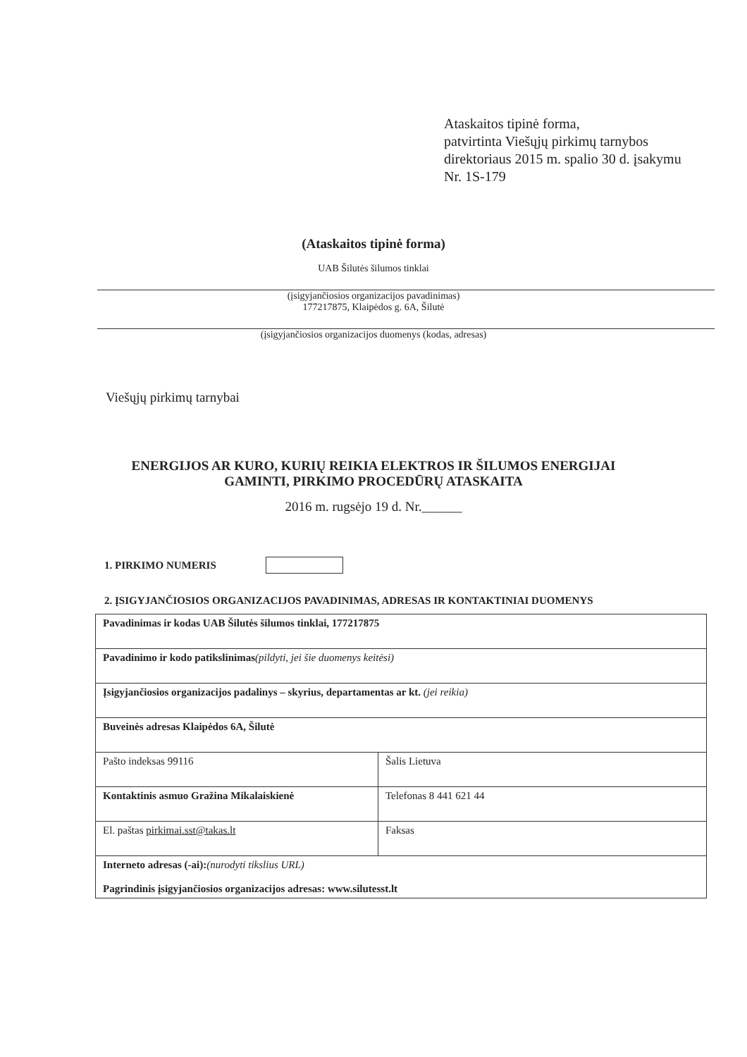Ataskaitos tipinė forma,
patvirtinta Viešųjų pirkimų tarnybos
direktoriaus 2015 m. spalio 30 d. įsakymu
Nr. 1S-179
(Ataskaitos tipinė forma)
UAB Šilutės šilumos tinklai
(įsigyjančiosios organizacijos pavadinimas)
177217875, Klaipėdos g. 6A, Šilutė
(įsigyjančiosios organizacijos duomenys (kodas, adresas)
Viešųjų pirkimų tarnybai
ENERGIJOS AR KURO, KURIŲ REIKIA ELEKTROS IR ŠILUMOS ENERGIJAI
GAMINTI, PIRKIMO PROCEDŪRŲ ATASKAITA
2016 m. rugsėjo 19 d. Nr.______
1. PIRKIMO NUMERIS
2. ĮSIGYJANČIOSIOS ORGANIZACIJOS PAVADINIMAS, ADRESAS IR KONTAKTINIAI DUOMENYS
| Pavadinimas ir kodas UAB Šilutės šilumos tinklai, 177217875 | |
| Pavadinimo ir kodo patikslinimas (pildyti, jei šie duomenys keitėsi) | |
| Įsigyjančiosios organizacijos padalinys – skyrius, departamentas ar kt. (jei reikia) | |
| Buveinės adresas Klaipėdos 6A, Šilutė | |
| Pašto indeksas 99116 | Šalis Lietuva |
| Kontaktinis asmuo Gražina Mikalaiskienė | Telefonas 8 441 621 44 |
| El. paštas pirkimai.sst@takas.lt | Faksas |
| Interneto adresas (-ai): (nurodyti tikslius URL) Pagrindinis įsigyjančiosios organizacijos adresas: www.silutesst.lt | |